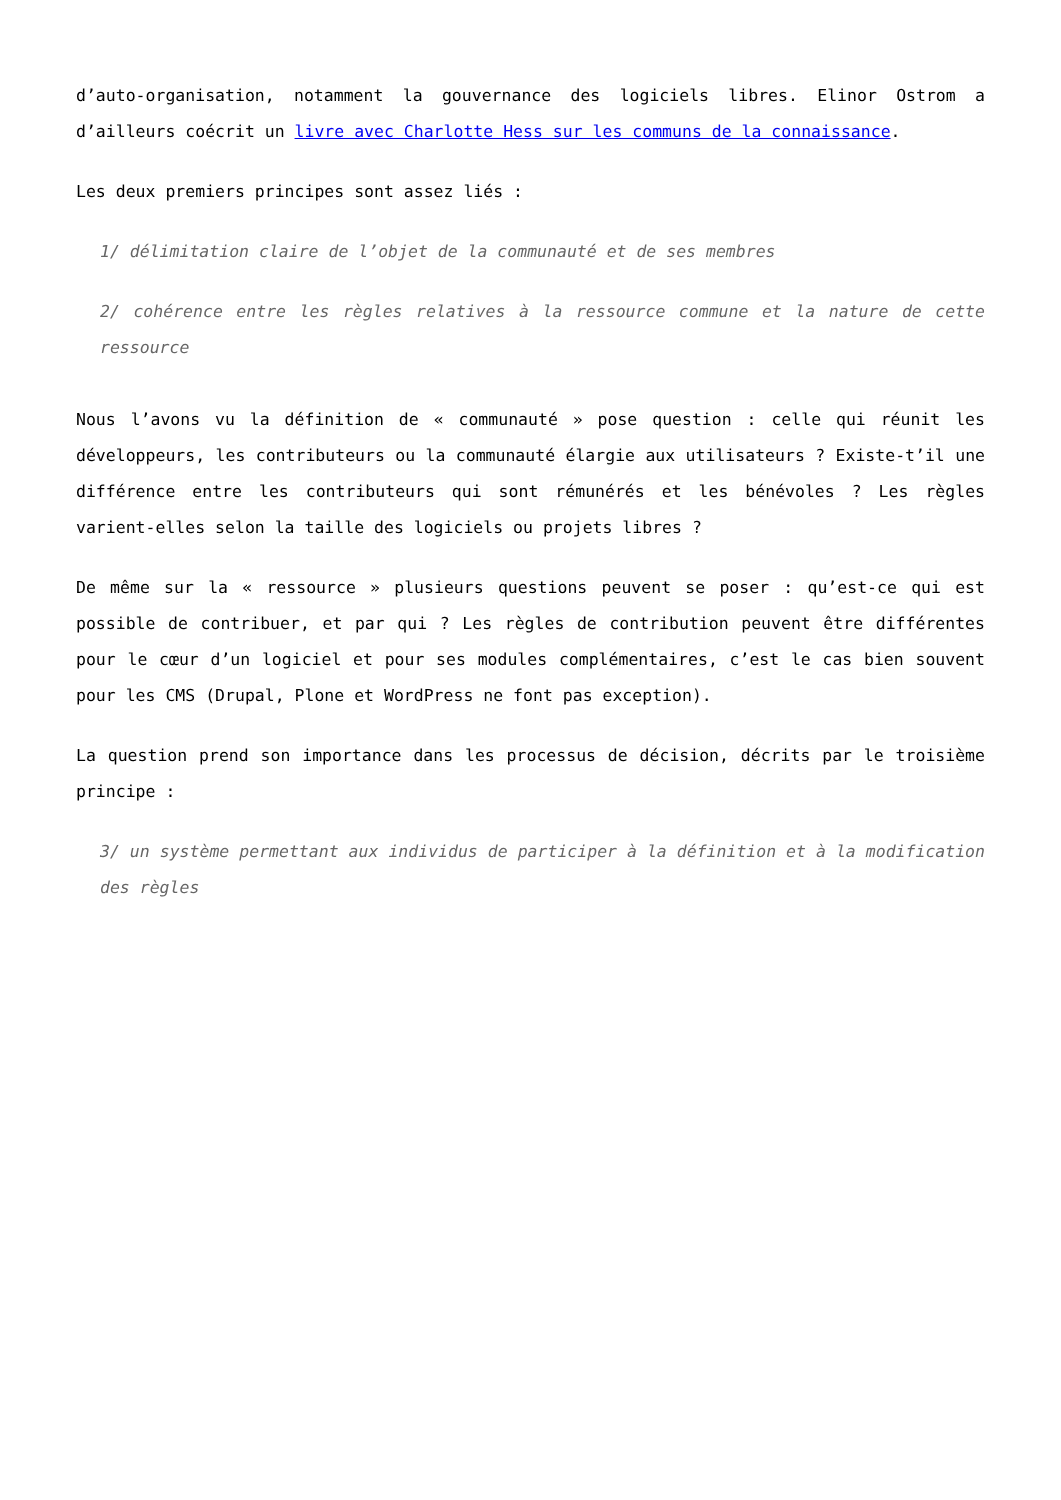d’auto-organisation, notamment la gouvernance des logiciels libres. Elinor Ostrom a d’ailleurs coécrit un livre avec Charlotte Hess sur les communs de la connaissance.
Les deux premiers principes sont assez liés :
1/ délimitation claire de l’objet de la communauté et de ses membres
2/ cohérence entre les règles relatives à la ressource commune et la nature de cette ressource
Nous l’avons vu la définition de « communauté » pose question : celle qui réunit les développeurs, les contributeurs ou la communauté élargie aux utilisateurs ? Existe-t’il une différence entre les contributeurs qui sont rémunérés et les bénévoles ? Les règles varient-elles selon la taille des logiciels ou projets libres ?
De même sur la « ressource » plusieurs questions peuvent se poser : qu’est-ce qui est possible de contribuer, et par qui ? Les règles de contribution peuvent être différentes pour le cœur d’un logiciel et pour ses modules complémentaires, c’est le cas bien souvent pour les CMS (Drupal, Plone et WordPress ne font pas exception).
La question prend son importance dans les processus de décision, décrits par le troisième principe :
3/ un système permettant aux individus de participer à la définition et à la modification des règles